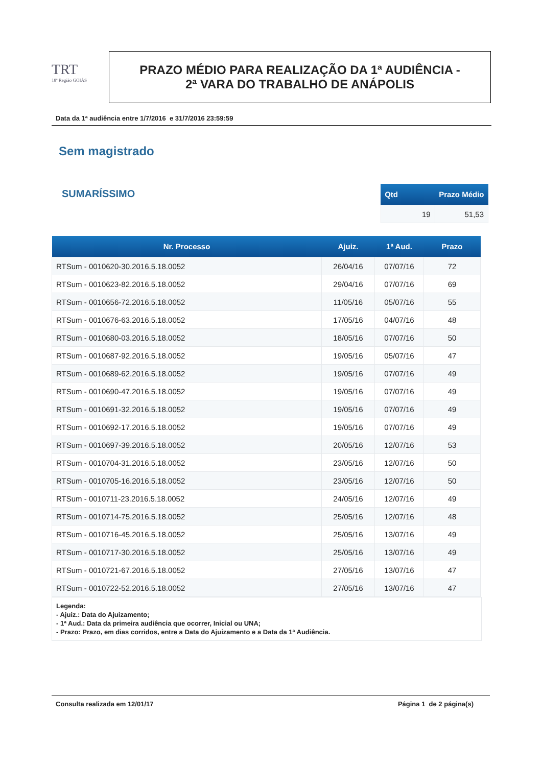TRT
18ª Região GOIÁS
PRAZO MÉDIO PARA REALIZAÇÃO DA 1ª AUDIÊNCIA -
2ª VARA DO TRABALHO DE ANÁPOLIS
Data da 1ª audiência entre 1/7/2016 e 31/7/2016 23:59:59
Sem magistrado
SUMARÍSSIMO
| Qtd | Prazo Médio |
| --- | --- |
| 19 | 51,53 |
| Nr. Processo | Ajuiz. | 1ª Aud. | Prazo |
| --- | --- | --- | --- |
| RTSum - 0010620-30.2016.5.18.0052 | 26/04/16 | 07/07/16 | 72 |
| RTSum - 0010623-82.2016.5.18.0052 | 29/04/16 | 07/07/16 | 69 |
| RTSum - 0010656-72.2016.5.18.0052 | 11/05/16 | 05/07/16 | 55 |
| RTSum - 0010676-63.2016.5.18.0052 | 17/05/16 | 04/07/16 | 48 |
| RTSum - 0010680-03.2016.5.18.0052 | 18/05/16 | 07/07/16 | 50 |
| RTSum - 0010687-92.2016.5.18.0052 | 19/05/16 | 05/07/16 | 47 |
| RTSum - 0010689-62.2016.5.18.0052 | 19/05/16 | 07/07/16 | 49 |
| RTSum - 0010690-47.2016.5.18.0052 | 19/05/16 | 07/07/16 | 49 |
| RTSum - 0010691-32.2016.5.18.0052 | 19/05/16 | 07/07/16 | 49 |
| RTSum - 0010692-17.2016.5.18.0052 | 19/05/16 | 07/07/16 | 49 |
| RTSum - 0010697-39.2016.5.18.0052 | 20/05/16 | 12/07/16 | 53 |
| RTSum - 0010704-31.2016.5.18.0052 | 23/05/16 | 12/07/16 | 50 |
| RTSum - 0010705-16.2016.5.18.0052 | 23/05/16 | 12/07/16 | 50 |
| RTSum - 0010711-23.2016.5.18.0052 | 24/05/16 | 12/07/16 | 49 |
| RTSum - 0010714-75.2016.5.18.0052 | 25/05/16 | 12/07/16 | 48 |
| RTSum - 0010716-45.2016.5.18.0052 | 25/05/16 | 13/07/16 | 49 |
| RTSum - 0010717-30.2016.5.18.0052 | 25/05/16 | 13/07/16 | 49 |
| RTSum - 0010721-67.2016.5.18.0052 | 27/05/16 | 13/07/16 | 47 |
| RTSum - 0010722-52.2016.5.18.0052 | 27/05/16 | 13/07/16 | 47 |
Legenda:
- Ajuiz.: Data do Ajuizamento;
- 1ª Aud.: Data da primeira audiência que ocorrer, Inicial ou UNA;
- Prazo: Prazo, em dias corridos, entre a Data do Ajuizamento e a Data da 1ª Audiência.
Consulta realizada em 12/01/17 Página 1 de 2 página(s)